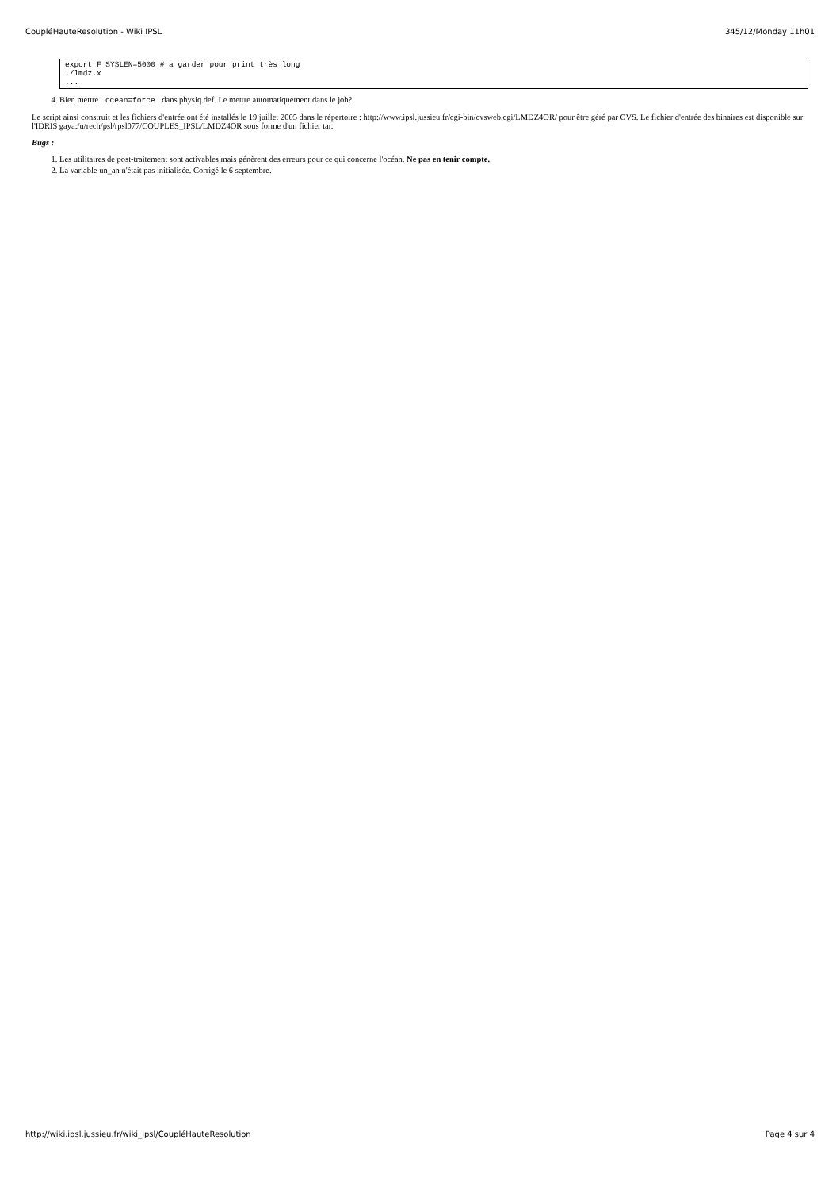CoupléHauteResolution - Wiki IPSL 345/12/Monday 11h01
export F_SYSLEN=5000 # a garder pour print très long
./lmdz.x
...
4. Bien mettre ocean=force dans physiq.def. Le mettre automatiquement dans le job?
Le script ainsi construit et les fichiers d'entrée ont été installés le 19 juillet 2005 dans le répertoire : http://www.ipsl.jussieu.fr/cgi-bin/cvsweb.cgi/LMDZ4OR/ pour être géré par CVS. Le fichier d'entrée des binaires est disponible sur l'IDRIS gaya:/u/rech/psl/rpsl077/COUPLES_IPSL/LMDZ4OR sous forme d'un fichier tar.
Bugs :
1. Les utilitaires de post-traitement sont activables mais génèrent des erreurs pour ce qui concerne l'océan. Ne pas en tenir compte.
2. La variable un_an n'était pas initialisée. Corrigé le 6 septembre.
http://wiki.ipsl.jussieu.fr/wiki_ipsl/CoupléHauteResolution Page 4 sur 4